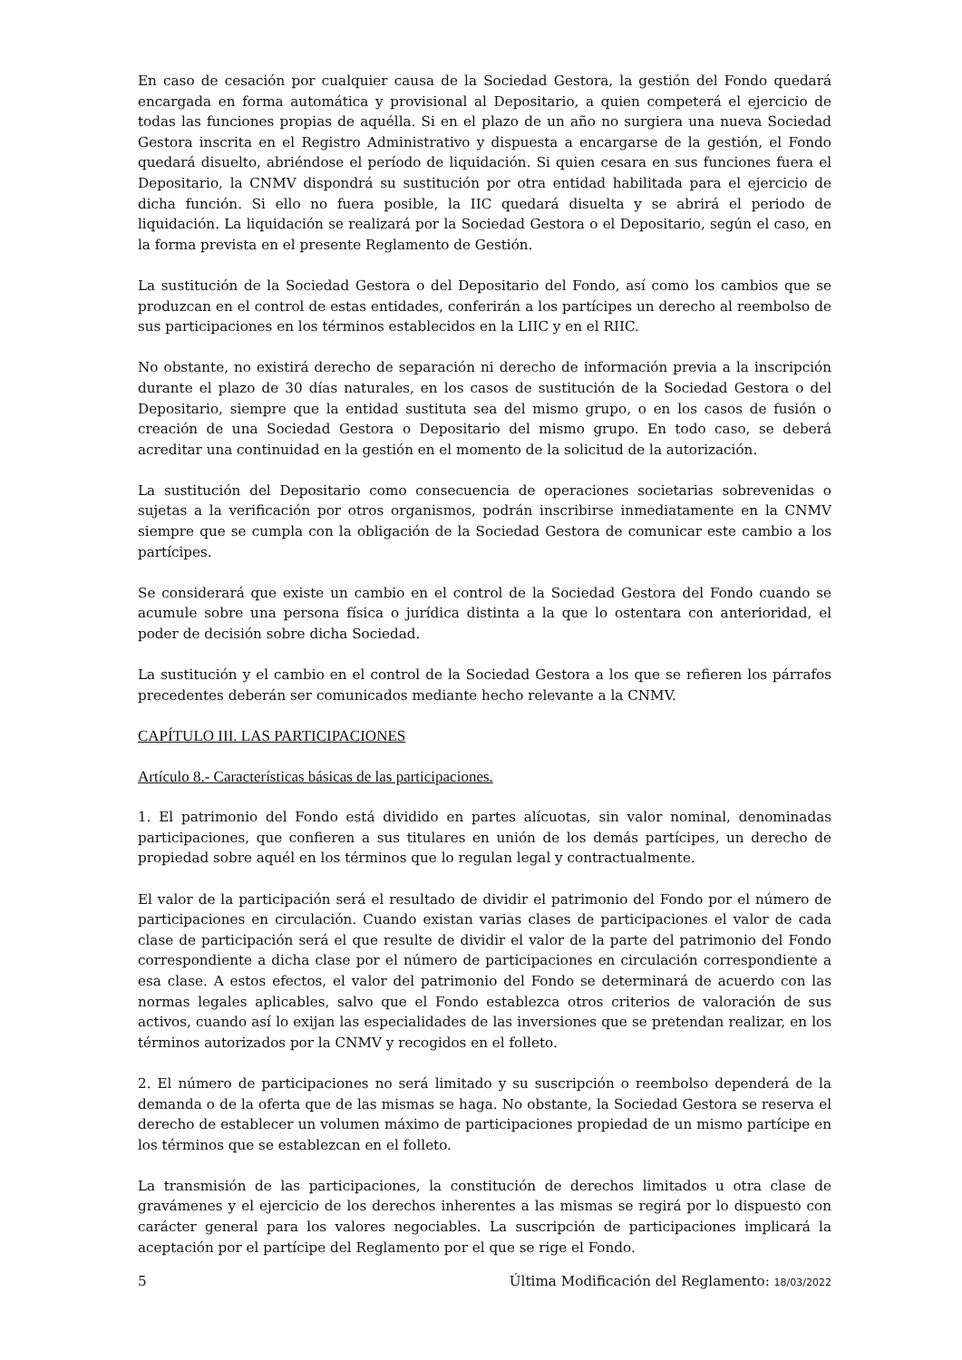En caso de cesación por cualquier causa de la Sociedad Gestora, la gestión del Fondo quedará encargada en forma automática y provisional al Depositario, a quien competerá el ejercicio de todas las funciones propias de aquélla. Si en el plazo de un año no surgiera una nueva Sociedad Gestora inscrita en el Registro Administrativo y dispuesta a encargarse de la gestión, el Fondo quedará disuelto, abriéndose el período de liquidación. Si quien cesara en sus funciones fuera el Depositario, la CNMV dispondrá su sustitución por otra entidad habilitada para el ejercicio de dicha función. Si ello no fuera posible, la IIC quedará disuelta y se abrirá el periodo de liquidación. La liquidación se realizará por la Sociedad Gestora o el Depositario, según el caso, en la forma prevista en el presente Reglamento de Gestión.
La sustitución de la Sociedad Gestora o del Depositario del Fondo, así como los cambios que se produzcan en el control de estas entidades, conferirán a los partícipes un derecho al reembolso de sus participaciones en los términos establecidos en la LIIC y en el RIIC.
No obstante, no existirá derecho de separación ni derecho de información previa a la inscripción durante el plazo de 30 días naturales, en los casos de sustitución de la Sociedad Gestora o del Depositario, siempre que la entidad sustituta sea del mismo grupo, o en los casos de fusión o creación de una Sociedad Gestora o Depositario del mismo grupo. En todo caso, se deberá acreditar una continuidad en la gestión en el momento de la solicitud de la autorización.
La sustitución del Depositario como consecuencia de operaciones societarias sobrevenidas o sujetas a la verificación por otros organismos, podrán inscribirse inmediatamente en la CNMV siempre que se cumpla con la obligación de la Sociedad Gestora de comunicar este cambio a los partícipes.
Se considerará que existe un cambio en el control de la Sociedad Gestora del Fondo cuando se acumule sobre una persona física o jurídica distinta a la que lo ostentara con anterioridad, el poder de decisión sobre dicha Sociedad.
La sustitución y el cambio en el control de la Sociedad Gestora a los que se refieren los párrafos precedentes deberán ser comunicados mediante hecho relevante a la CNMV.
CAPÍTULO III. LAS PARTICIPACIONES
Artículo 8.- Características básicas de las participaciones.
1. El patrimonio del Fondo está dividido en partes alícuotas, sin valor nominal, denominadas participaciones, que confieren a sus titulares en unión de los demás partícipes, un derecho de propiedad sobre aquél en los términos que lo regulan legal y contractualmente.
El valor de la participación será el resultado de dividir el patrimonio del Fondo por el número de participaciones en circulación. Cuando existan varias clases de participaciones el valor de cada clase de participación será el que resulte de dividir el valor de la parte del patrimonio del Fondo correspondiente a dicha clase por el número de participaciones en circulación correspondiente a esa clase. A estos efectos, el valor del patrimonio del Fondo se determinará de acuerdo con las normas legales aplicables, salvo que el Fondo establezca otros criterios de valoración de sus activos, cuando así lo exijan las especialidades de las inversiones que se pretendan realizar, en los términos autorizados por la CNMV y recogidos en el folleto.
2. El número de participaciones no será limitado y su suscripción o reembolso dependerá de la demanda o de la oferta que de las mismas se haga. No obstante, la Sociedad Gestora se reserva el derecho de establecer un volumen máximo de participaciones propiedad de un mismo partícipe en los términos que se establezcan en el folleto.
La transmisión de las participaciones, la constitución de derechos limitados u otra clase de gravámenes y el ejercicio de los derechos inherentes a las mismas se regirá por lo dispuesto con carácter general para los valores negociables. La suscripción de participaciones implicará la aceptación por el partícipe del Reglamento por el que se rige el Fondo.
5 Última Modificación del Reglamento: 18/03/2022